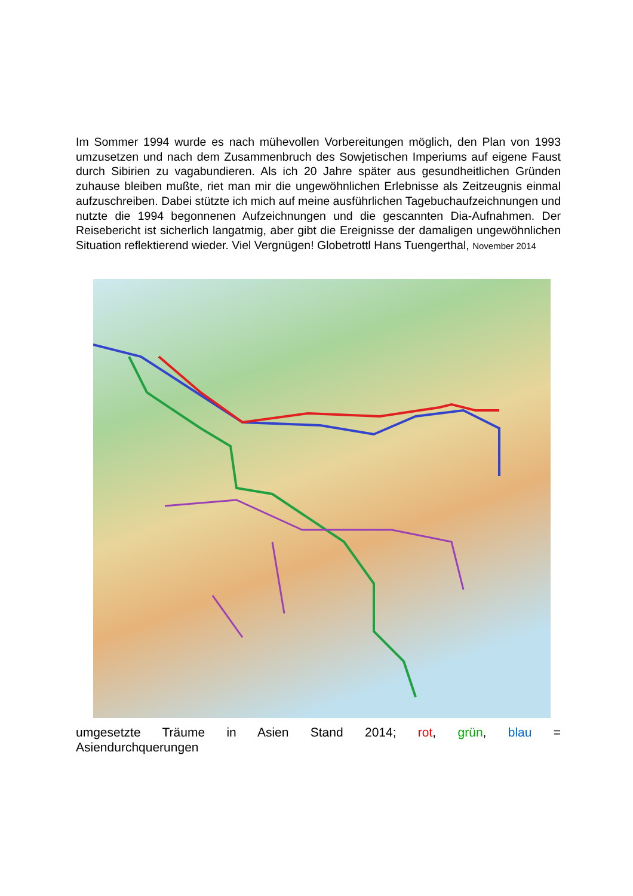Im Sommer 1994 wurde es nach mühevollen Vorbereitungen möglich, den Plan von 1993 umzusetzen und nach dem Zusammenbruch des Sowjetischen Imperiums auf eigene Faust durch Sibirien zu vagabundieren. Als ich 20 Jahre später aus gesundheitlichen Gründen zuhause bleiben mußte, riet man mir die ungewöhnlichen Erlebnisse als Zeitzeugnis einmal aufzuschreiben. Dabei stützte ich mich auf meine ausführlichen Tagebuchaufzeichnungen und nutzte die 1994 begonnenen Aufzeichnungen und die gescannten Dia-Aufnahmen. Der Reisebericht ist sicherlich langatmig, aber gibt die Ereignisse der damaligen ungewöhnlichen Situation reflektierend wieder. Viel Vergnügen! Globetrottl Hans Tuengerthal, November 2014
umgesetzte Träume in Asien Stand 2014; rot, grün, blau =
Asiendurchquerungen